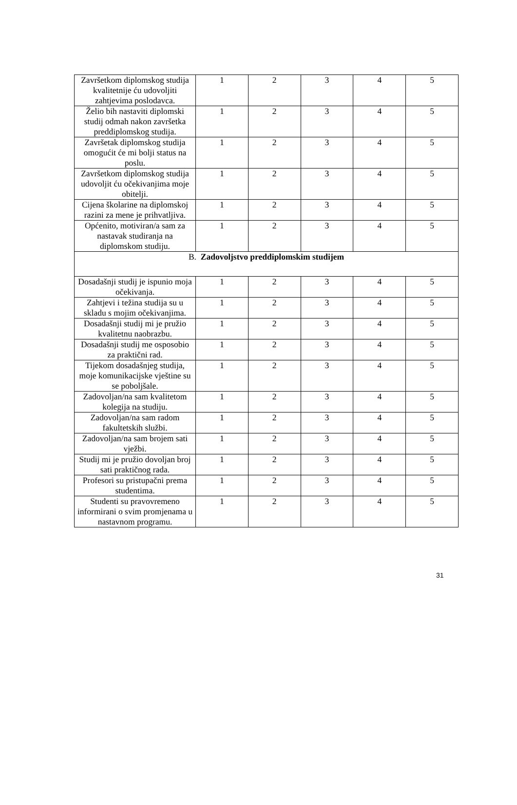| Završetkom diplomskog studija kvalitetnije ću udovoljiti zahtjevima poslodavca. | 1 | 2 | 3 | 4 | 5 |
| Želio bih nastaviti diplomski studij odmah nakon završetka preddiplomskog studija. | 1 | 2 | 3 | 4 | 5 |
| Završetak diplomskog studija omogućit će mi bolji status na poslu. | 1 | 2 | 3 | 4 | 5 |
| Završetkom diplomskog studija udovoljit ću očekivanjima moje obitelji. | 1 | 2 | 3 | 4 | 5 |
| Cijena školarine na diplomskoj razini za mene je prihvatljiva. | 1 | 2 | 3 | 4 | 5 |
| Općenito, motiviran/a sam za nastavak studiranja na diplomskom studiju. | 1 | 2 | 3 | 4 | 5 |
| B. Zadovoljstvo preddiplomskim studijem | | | | | |
| Dosadašnji studij je ispunio moja očekivanja. | 1 | 2 | 3 | 4 | 5 |
| Zahtjevi i težina studija su u skladu s mojim očekivanjima. | 1 | 2 | 3 | 4 | 5 |
| Dosadašnji studij mi je pružio kvalitetnu naobrazbu. | 1 | 2 | 3 | 4 | 5 |
| Dosadašnji studij me osposobio za praktični rad. | 1 | 2 | 3 | 4 | 5 |
| Tijekom dosadašnjeg studija, moje komunikacijske vještine su se poboljšale. | 1 | 2 | 3 | 4 | 5 |
| Zadovoljan/na sam kvalitetom kolegija na studiju. | 1 | 2 | 3 | 4 | 5 |
| Zadovoljan/na sam radom fakultetskih službi. | 1 | 2 | 3 | 4 | 5 |
| Zadovoljan/na sam brojem sati vježbi. | 1 | 2 | 3 | 4 | 5 |
| Studij mi je pružio dovoljan broj sati praktičnog rada. | 1 | 2 | 3 | 4 | 5 |
| Profesori su pristupačni prema studentima. | 1 | 2 | 3 | 4 | 5 |
| Studenti su pravovremeno informirani o svim promjenama u nastavnom programu. | 1 | 2 | 3 | 4 | 5 |
31